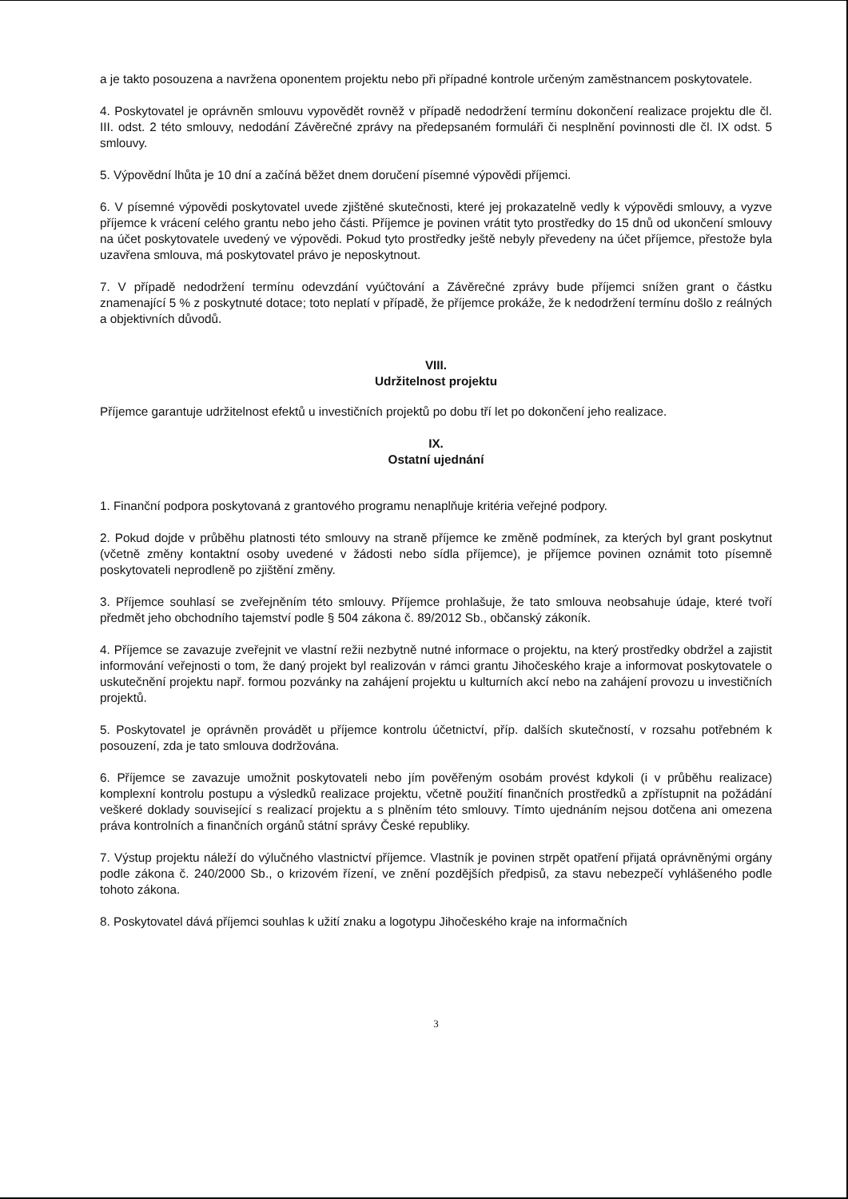a je takto posouzena a navržena oponentem projektu nebo při případné kontrole určeným zaměstnancem poskytovatele.
4. Poskytovatel je oprávněn smlouvu vypovědět rovněž v případě nedodržení termínu dokončení realizace projektu dle čl. III. odst. 2 této smlouvy, nedodání Závěrečné zprávy na předepsaném formuláři či nesplnění povinnosti dle čl. IX odst. 5 smlouvy.
5. Výpovědní lhůta je 10 dní a začíná běžet dnem doručení písemné výpovědi příjemci.
6. V písemné výpovědi poskytovatel uvede zjištěné skutečnosti, které jej prokazatelně vedly k výpovědi smlouvy, a vyzve příjemce k vrácení celého grantu nebo jeho části. Příjemce je povinen vrátit tyto prostředky do 15 dnů od ukončení smlouvy na účet poskytovatele uvedený ve výpovědi. Pokud tyto prostředky ještě nebyly převedeny na účet příjemce, přestože byla uzavřena smlouva, má poskytovatel právo je neposkytnout.
7. V případě nedodržení termínu odevzdání vyúčtování a Závěrečné zprávy bude příjemci snížen grant o částku znamenající 5 % z poskytnuté dotace; toto neplatí v případě, že příjemce prokáže, že k nedodržení termínu došlo z reálných a objektivních důvodů.
VIII.
Udržitelnost projektu
Příjemce garantuje udržitelnost efektů u investičních projektů po dobu tří let po dokončení jeho realizace.
IX.
Ostatní ujednání
1. Finanční podpora poskytovaná z grantového programu nenaplňuje kritéria veřejné podpory.
2. Pokud dojde v průběhu platnosti této smlouvy na straně příjemce ke změně podmínek, za kterých byl grant poskytnut (včetně změny kontaktní osoby uvedené v žádosti nebo sídla příjemce), je příjemce povinen oznámit toto písemně poskytovateli neprodleně po zjištění změny.
3. Příjemce souhlasí se zveřejněním této smlouvy. Příjemce prohlašuje, že tato smlouva neobsahuje údaje, které tvoří předmět jeho obchodního tajemství podle § 504 zákona č. 89/2012 Sb., občanský zákoník.
4. Příjemce se zavazuje zveřejnit ve vlastní režii nezbytně nutné informace o projektu, na který prostředky obdržel a zajistit informování veřejnosti o tom, že daný projekt byl realizován v rámci grantu Jihočeského kraje a informovat poskytovatele o uskutečnění projektu např. formou pozvánky na zahájení projektu u kulturních akcí nebo na zahájení provozu u investičních projektů.
5. Poskytovatel je oprávněn provádět u příjemce kontrolu účetnictví, příp. dalších skutečností, v rozsahu potřebném k posouzení, zda je tato smlouva dodržována.
6. Příjemce se zavazuje umožnit poskytovateli nebo jím pověřeným osobám provést kdykoli (i v průběhu realizace) komplexní kontrolu postupu a výsledků realizace projektu, včetně použití finančních prostředků a zpřístupnit na požádání veškeré doklady související s realizací projektu a s plněním této smlouvy. Tímto ujednáním nejsou dotčena ani omezena práva kontrolních a finančních orgánů státní správy České republiky.
7. Výstup projektu náleží do výlučného vlastnictví příjemce. Vlastník je povinen strpět opatření přijatá oprávněnými orgány podle zákona č. 240/2000 Sb., o krizovém řízení, ve znění pozdějších předpisů, za stavu nebezpečí vyhlášeného podle tohoto zákona.
8. Poskytovatel dává příjemci souhlas k užití znaku a logotypu Jihočeského kraje na informačních
3